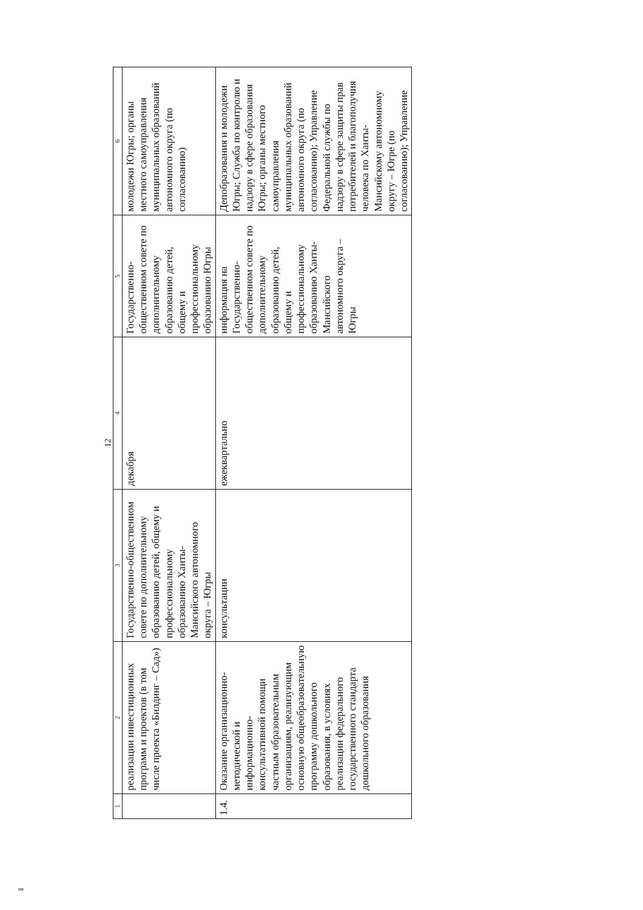12
| 1 | 2 | 3 | 4 | 5 | 6 |
| --- | --- | --- | --- | --- | --- |
| | реализации инвестиционных программ и проектов (в том числе проекта «Билдинг – Сад») | Государственно-общественном совете по дополнительному образованию детей, общему и профессиональному образованию Ханты-Мансийского автономного округа – Югры | декабря | Государственно-общественном совете по дополнительному образованию детей, общему и профессиональному образованию Югры | молодежи Югры; органы местного самоуправления муниципальных образований автономного округа (по согласованию) |
| 1.4. | Оказание организационно-методической и информационно-консультативной помощи частным образовательным организациям, реализующим основную общеобразовательную программу дошкольного образования, в условиях реализации федерального государственного стандарта дошкольного образования | консультации | ежеквартально | информация на Государственно-общественном совете по дополнительному образованию детей, общему и профессиональному образованию Ханты-Мансийского автономного округа – Югры | Депобразования и молодежи Югры; Служба по контролю и надзору в сфере образования Югры; органы местного самоуправления муниципальных образований автономного округа (по согласованию); Управление Федеральной службы по надзору в сфере защиты прав потребителей и благополучия человека по Ханты-Мансийскому автономному округу – Югре (по согласованию); Управление |
нв